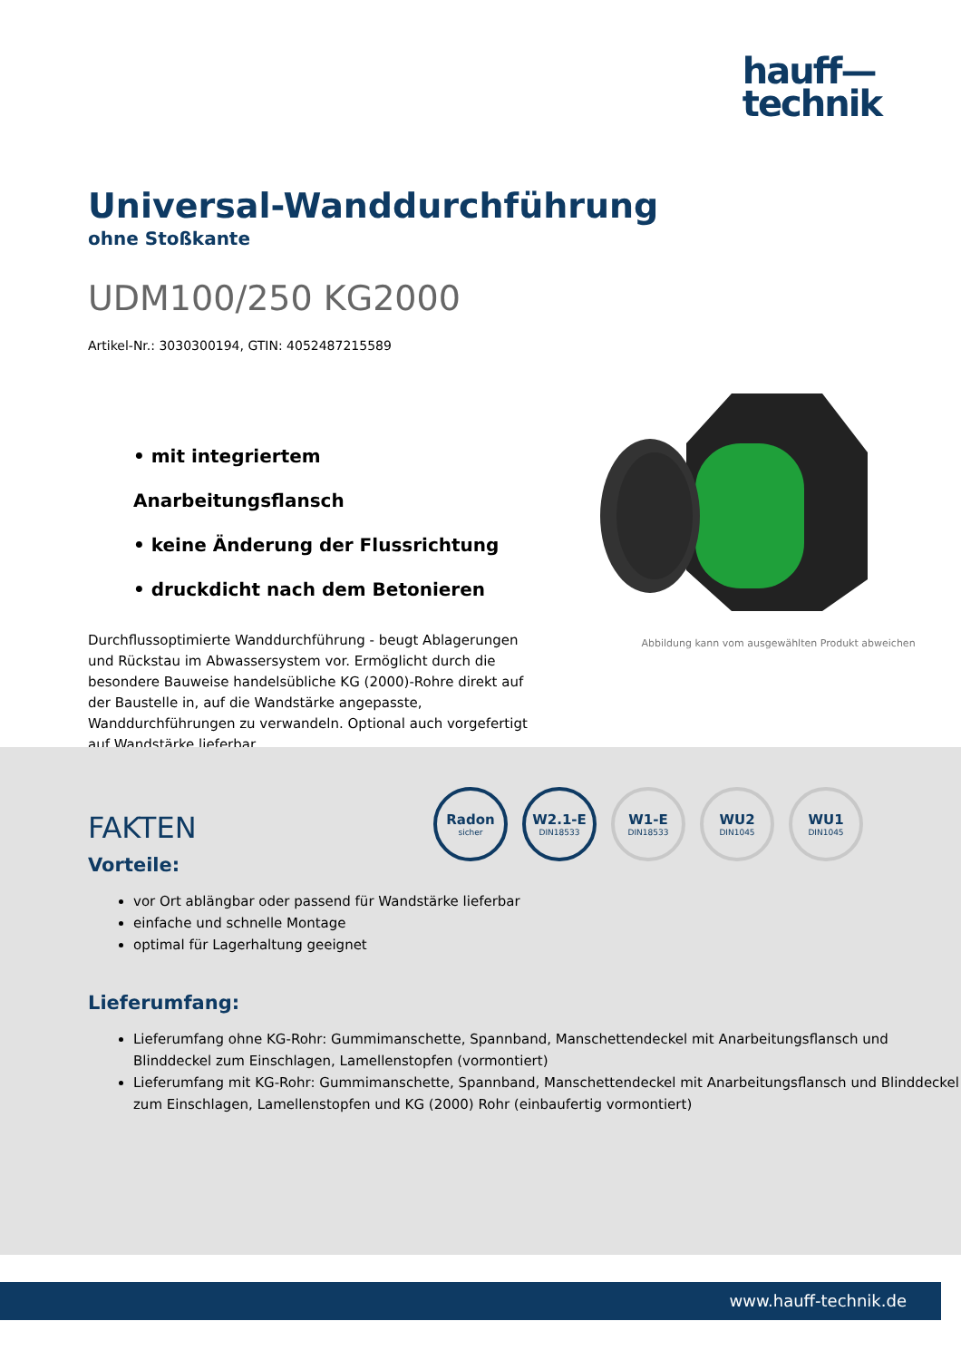hauff—
technik
Universal-Wanddurchführung
ohne Stoßkante
UDM100/250 KG2000
Artikel-Nr.: 3030300194, GTIN: 4052487215589
• mit integriertem Anarbeitungsflansch
• keine Änderung der Flussrichtung
• druckdicht nach dem Betonieren
Durchflussoptimierte Wanddurchführung - beugt Ablagerungen und Rückstau im Abwassersystem vor. Ermöglicht durch die besondere Bauweise handelsübliche KG (2000)-Rohre direkt auf der Baustelle in, auf die Wandstärke angepasste, Wanddurchführungen zu verwandeln. Optional auch vorgefertigt auf Wandstärke lieferbar.
Abbildung kann vom ausgewählten Produkt abweichen
Radon
sicher
W2.1-E
DIN18533
W1-E
DIN18533
WU2
DIN1045
WU1
DIN1045
FAKTEN
Vorteile:
vor Ort ablängbar oder passend für Wandstärke lieferbar
einfache und schnelle Montage
optimal für Lagerhaltung geeignet
Lieferumfang:
Lieferumfang ohne KG-Rohr: Gummimanschette, Spannband, Manschettendeckel mit Anarbeitungsflansch und Blinddeckel zum Einschlagen, Lamellenstopfen (vormontiert)
Lieferumfang mit KG-Rohr: Gummimanschette, Spannband, Manschettendeckel mit Anarbeitungsflansch und Blinddeckel zum Einschlagen, Lamellenstopfen und KG (2000) Rohr (einbaufertig vormontiert)
www.hauff-technik.de